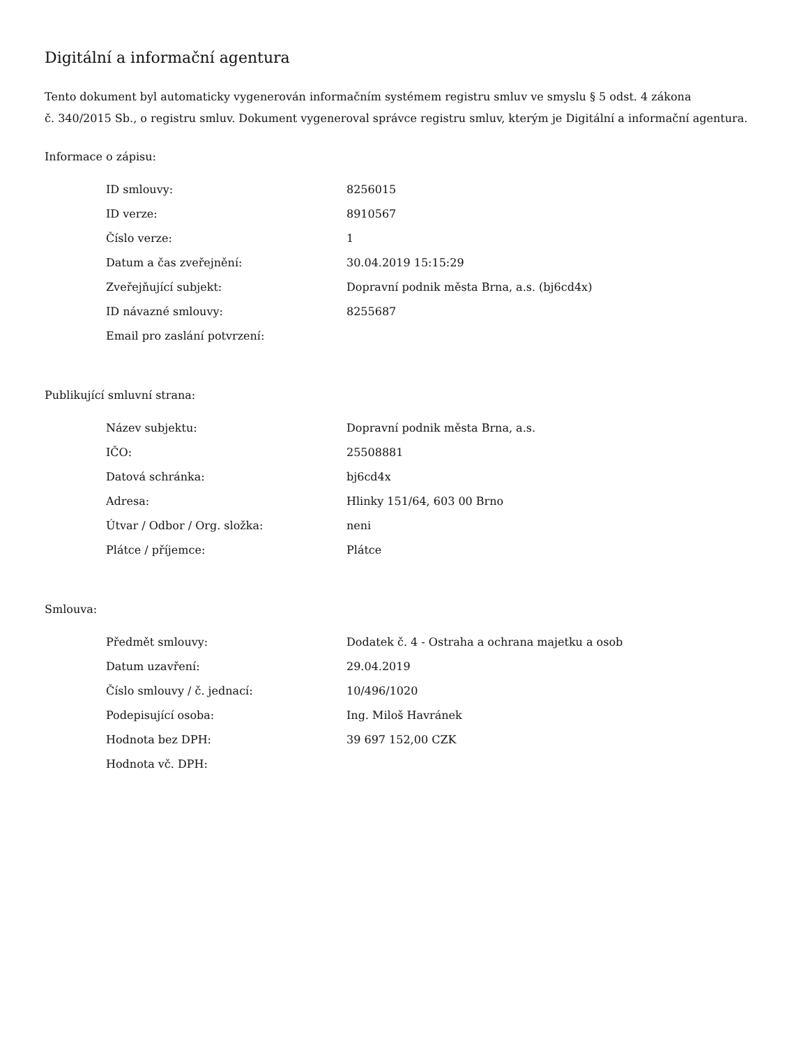Digitální a informační agentura
Tento dokument byl automaticky vygenerován informačním systémem registru smluv ve smyslu § 5 odst. 4 zákona
č. 340/2015 Sb., o registru smluv. Dokument vygeneroval správce registru smluv, kterým je Digitální a informační agentura.
Informace o zápisu:
| ID smlouvy: | 8256015 |
| ID verze: | 8910567 |
| Číslo verze: | 1 |
| Datum a čas zveřejnění: | 30.04.2019 15:15:29 |
| Zveřejňující subjekt: | Dopravní podnik města Brna, a.s. (bj6cd4x) |
| ID návazné smlouvy: | 8255687 |
| Email pro zaslání potvrzení: | |
Publikující smluvní strana:
| Název subjektu: | Dopravní podnik města Brna, a.s. |
| IČO: | 25508881 |
| Datová schránka: | bj6cd4x |
| Adresa: | Hlinky 151/64, 603 00 Brno |
| Útvar / Odbor / Org. složka: | neni |
| Plátce / příjemce: | Plátce |
Smlouva:
| Předmět smlouvy: | Dodatek č. 4 - Ostraha a ochrana majetku a osob |
| Datum uzavření: | 29.04.2019 |
| Číslo smlouvy / č. jednací: | 10/496/1020 |
| Podepisující osoba: | Ing. Miloš Havránek |
| Hodnota bez DPH: | 39 697 152,00 CZK |
| Hodnota vč. DPH: | |